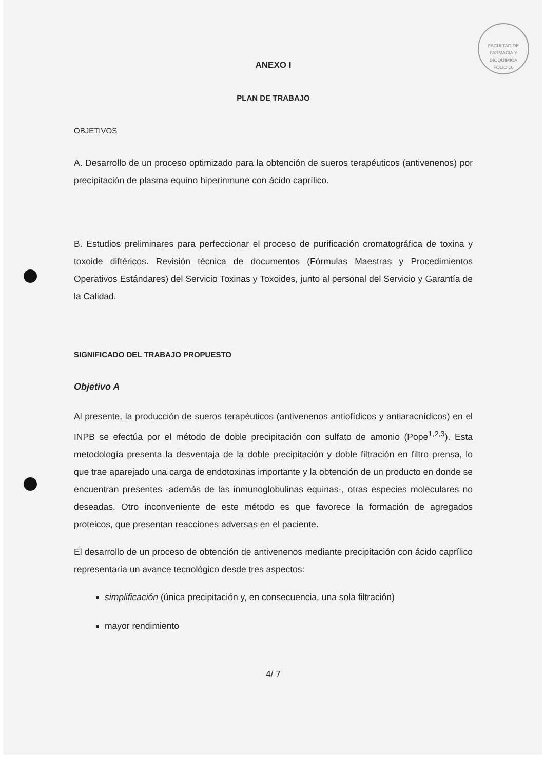FACULTAD DE FARMACIA Y BIOQUIMICA
FOLIO 16
ANEXO I
PLAN DE TRABAJO
OBJETIVOS
A. Desarrollo de un proceso optimizado para la obtención de sueros terapéuticos (antivenenos) por precipitación de plasma equino hiperinmune con ácido caprílico.
B. Estudios preliminares para perfeccionar el proceso de purificación cromatográfica de toxina y toxoide diftéricos. Revisión técnica de documentos (Fórmulas Maestras y Procedimientos Operativos Estándares) del Servicio Toxinas y Toxoides, junto al personal del Servicio y Garantía de la Calidad.
SIGNIFICADO DEL TRABAJO PROPUESTO
Objetivo A
Al presente, la producción de sueros terapéuticos (antivenenos antiofídicos y antiaracnídicos) en el INPB se efectúa por el método de doble precipitación con sulfato de amonio (Pope<sup>1,2,3</sup>). Esta metodología presenta la desventaja de la doble precipitación y doble filtración en filtro prensa, lo que trae aparejado una carga de endotoxinas importante y la obtención de un producto en donde se encuentran presentes -además de las inmunoglobulinas equinas-, otras especies moleculares no deseadas. Otro inconveniente de este método es que favorece la formación de agregados proteicos, que presentan reacciones adversas en el paciente.
El desarrollo de un proceso de obtención de antivenenos mediante precipitación con ácido caprílico representaría un avance tecnológico desde tres aspectos:
simplificación (única precipitación y, en consecuencia, una sola filtración)
mayor rendimiento
4/ 7